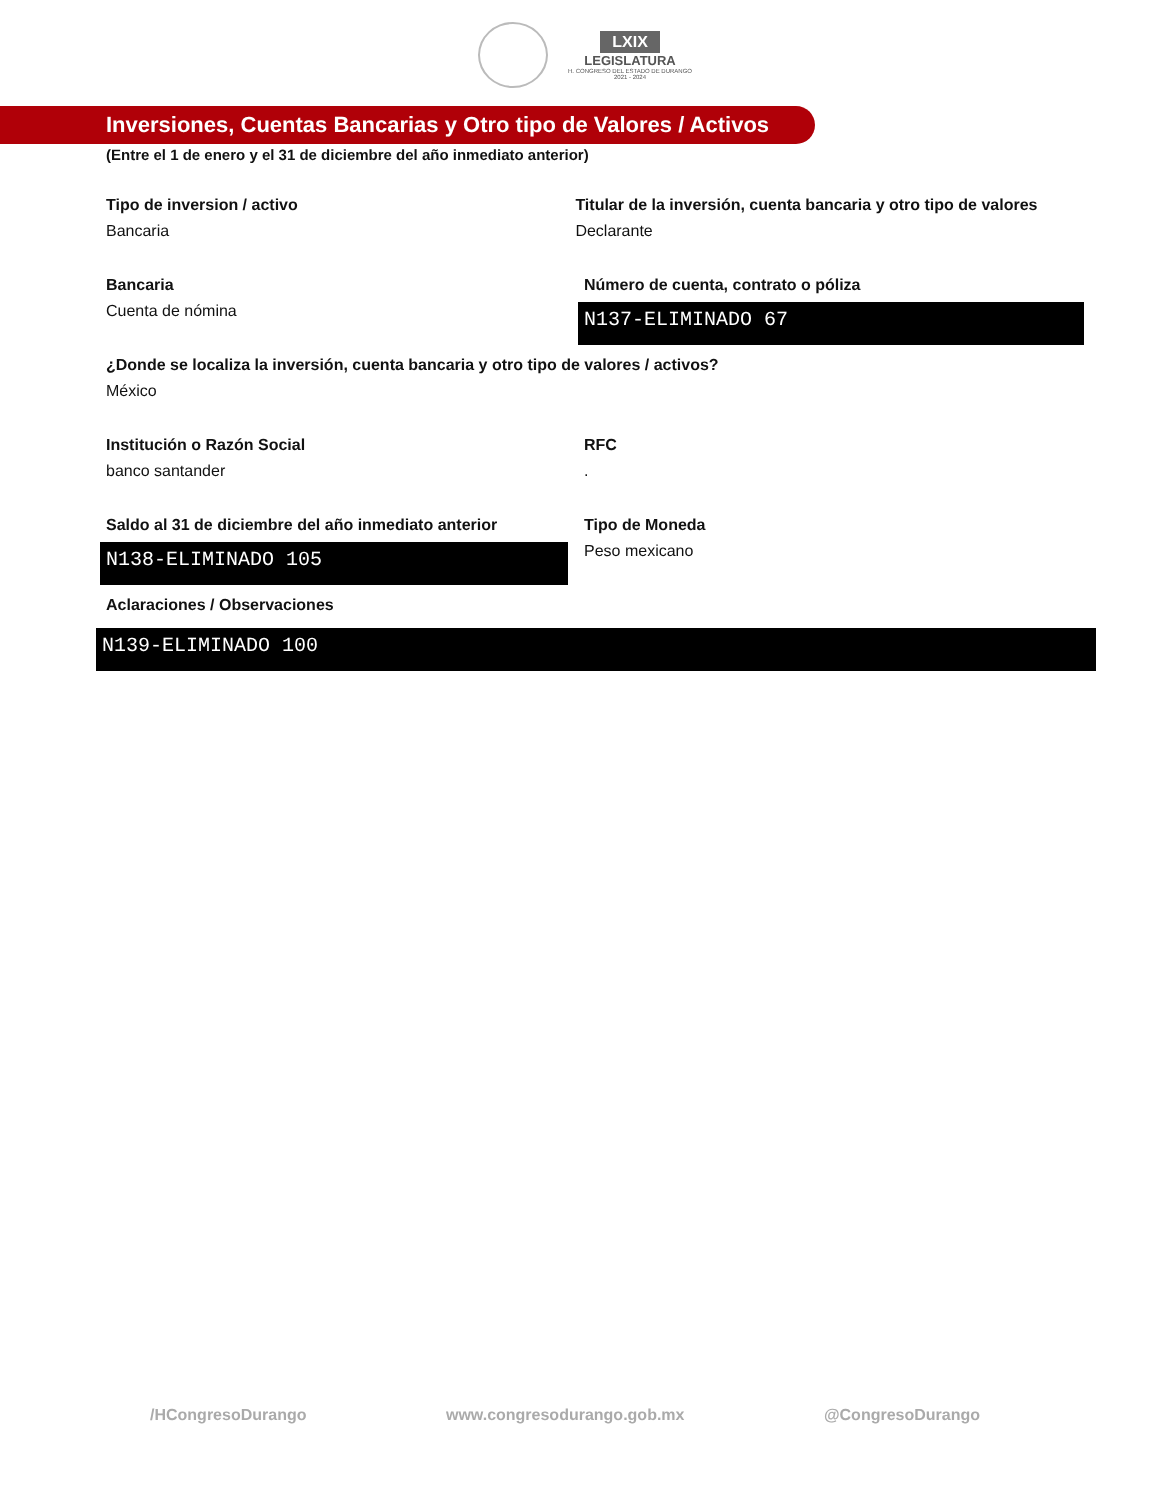LXIX
LEGISLATURA
H. CONGRESO DEL ESTADO DE DURANGO
2021 - 2024
Inversiones, Cuentas Bancarias y Otro tipo de Valores / Activos
(Entre el 1 de enero y el 31 de diciembre del año inmediato anterior)
Tipo de inversion / activo
Bancaria
Titular de la inversión, cuenta bancaria y otro tipo de valores
Declarante
Bancaria
Cuenta de nómina
Número de cuenta, contrato o póliza
N137-ELIMINADO 67
¿Donde se localiza la inversión, cuenta bancaria y otro tipo de valores / activos?
México
Institución o Razón Social
banco santander
RFC
.
Saldo al 31 de diciembre del año inmediato anterior
N138-ELIMINADO 105
Tipo de Moneda
Peso mexicano
Aclaraciones / Observaciones
N139-ELIMINADO 100
/HCongresoDurango www.congresodurango.gob.mx @CongresoDurango